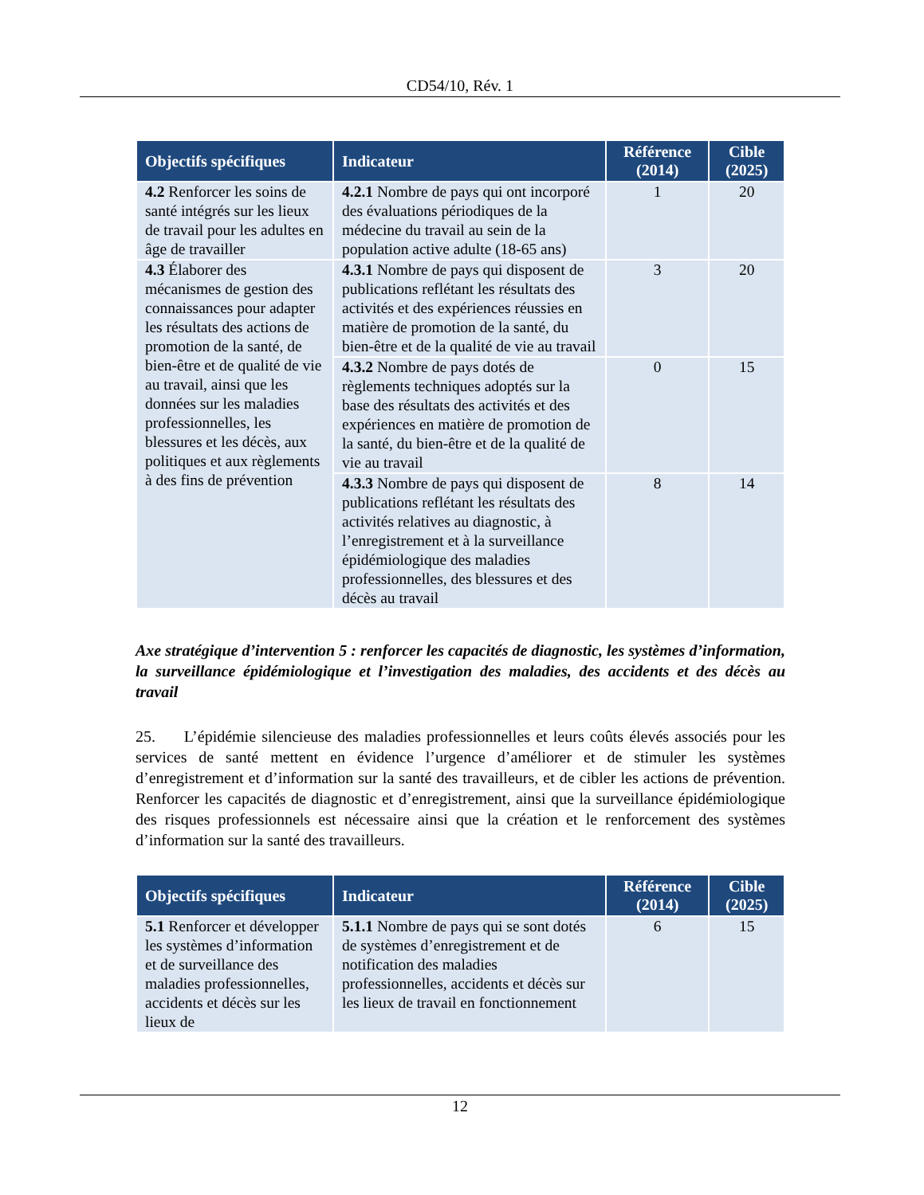CD54/10, Rév. 1
| Objectifs spécifiques | Indicateur | Référence (2014) | Cible (2025) |
| --- | --- | --- | --- |
| 4.2 Renforcer les soins de santé intégrés sur les lieux de travail pour les adultes en âge de travailler | 4.2.1 Nombre de pays qui ont incorporé des évaluations périodiques de la médecine du travail au sein de la population active adulte (18-65 ans) | 1 | 20 |
| 4.3 Élaborer des mécanismes de gestion des connaissances pour adapter les résultats des actions de promotion de la santé, de bien-être et de qualité de vie au travail, ainsi que les données sur les maladies professionnelles, les blessures et les décès, aux politiques et aux règlements à des fins de prévention | 4.3.1 Nombre de pays qui disposent de publications reflétant les résultats des activités et des expériences réussies en matière de promotion de la santé, du bien-être et de la qualité de vie au travail | 3 | 20 |
| | 4.3.2 Nombre de pays dotés de règlements techniques adoptés sur la base des résultats des activités et des expériences en matière de promotion de la santé, du bien-être et de la qualité de vie au travail | 0 | 15 |
| | 4.3.3 Nombre de pays qui disposent de publications reflétant les résultats des activités relatives au diagnostic, à l’enregistrement et à la surveillance épidémiologique des maladies professionnelles, des blessures et des décès au travail | 8 | 14 |
Axe stratégique d’intervention 5 : renforcer les capacités de diagnostic, les systèmes d’information, la surveillance épidémiologique et l’investigation des maladies, des accidents et des décès au travail
25. L’épidémie silencieuse des maladies professionnelles et leurs coûts élevés associés pour les services de santé mettent en évidence l’urgence d’améliorer et de stimuler les systèmes d’enregistrement et d’information sur la santé des travailleurs, et de cibler les actions de prévention. Renforcer les capacités de diagnostic et d’enregistrement, ainsi que la surveillance épidémiologique des risques professionnels est nécessaire ainsi que la création et le renforcement des systèmes d’information sur la santé des travailleurs.
| Objectifs spécifiques | Indicateur | Référence (2014) | Cible (2025) |
| --- | --- | --- | --- |
| 5.1 Renforcer et développer les systèmes d’information et de surveillance des maladies professionnelles, accidents et décès sur les lieux de | 5.1.1 Nombre de pays qui se sont dotés de systèmes d’enregistrement et de notification des maladies professionnelles, accidents et décès sur les lieux de travail en fonctionnement | 6 | 15 |
12